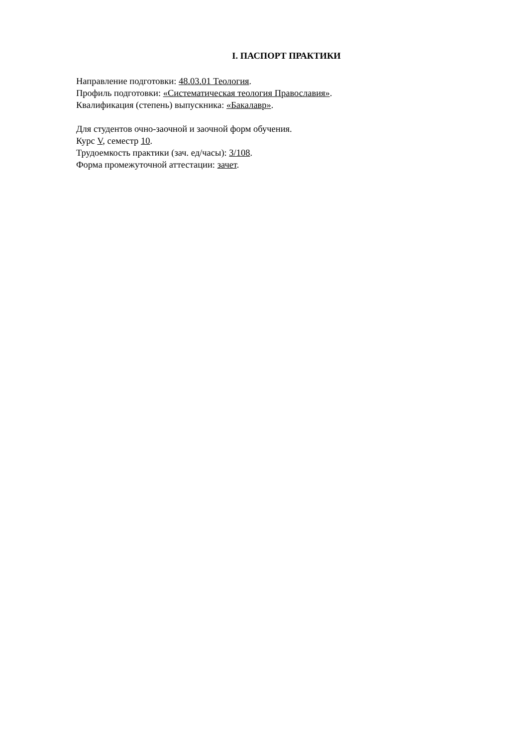I. ПАСПОРТ ПРАКТИКИ
Направление подготовки: 48.03.01 Теология.
Профиль подготовки: «Систематическая теология Православия».
Квалификация (степень) выпускника: «Бакалавр».
Для студентов очно-заочной и заочной форм обучения.
Курс V, семестр 10.
Трудоемкость практики (зач. ед/часы): 3/108.
Форма промежуточной аттестации: зачет.